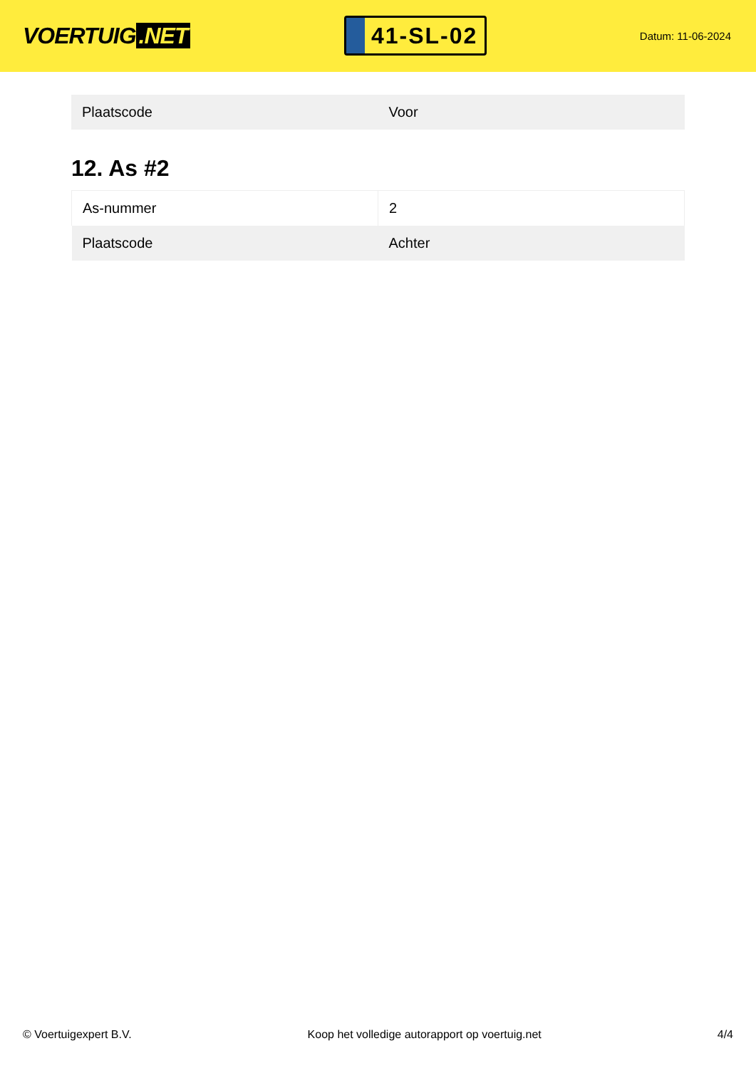VOERTUIG.NET
41-SL-02
Datum: 11-06-2024
| Plaatscode | Voor |
12. As #2
| As-nummer | 2 |
| Plaatscode | Achter |
© Voertuigexpert B.V. Koop het volledige autorapport op voertuig.net 4/4